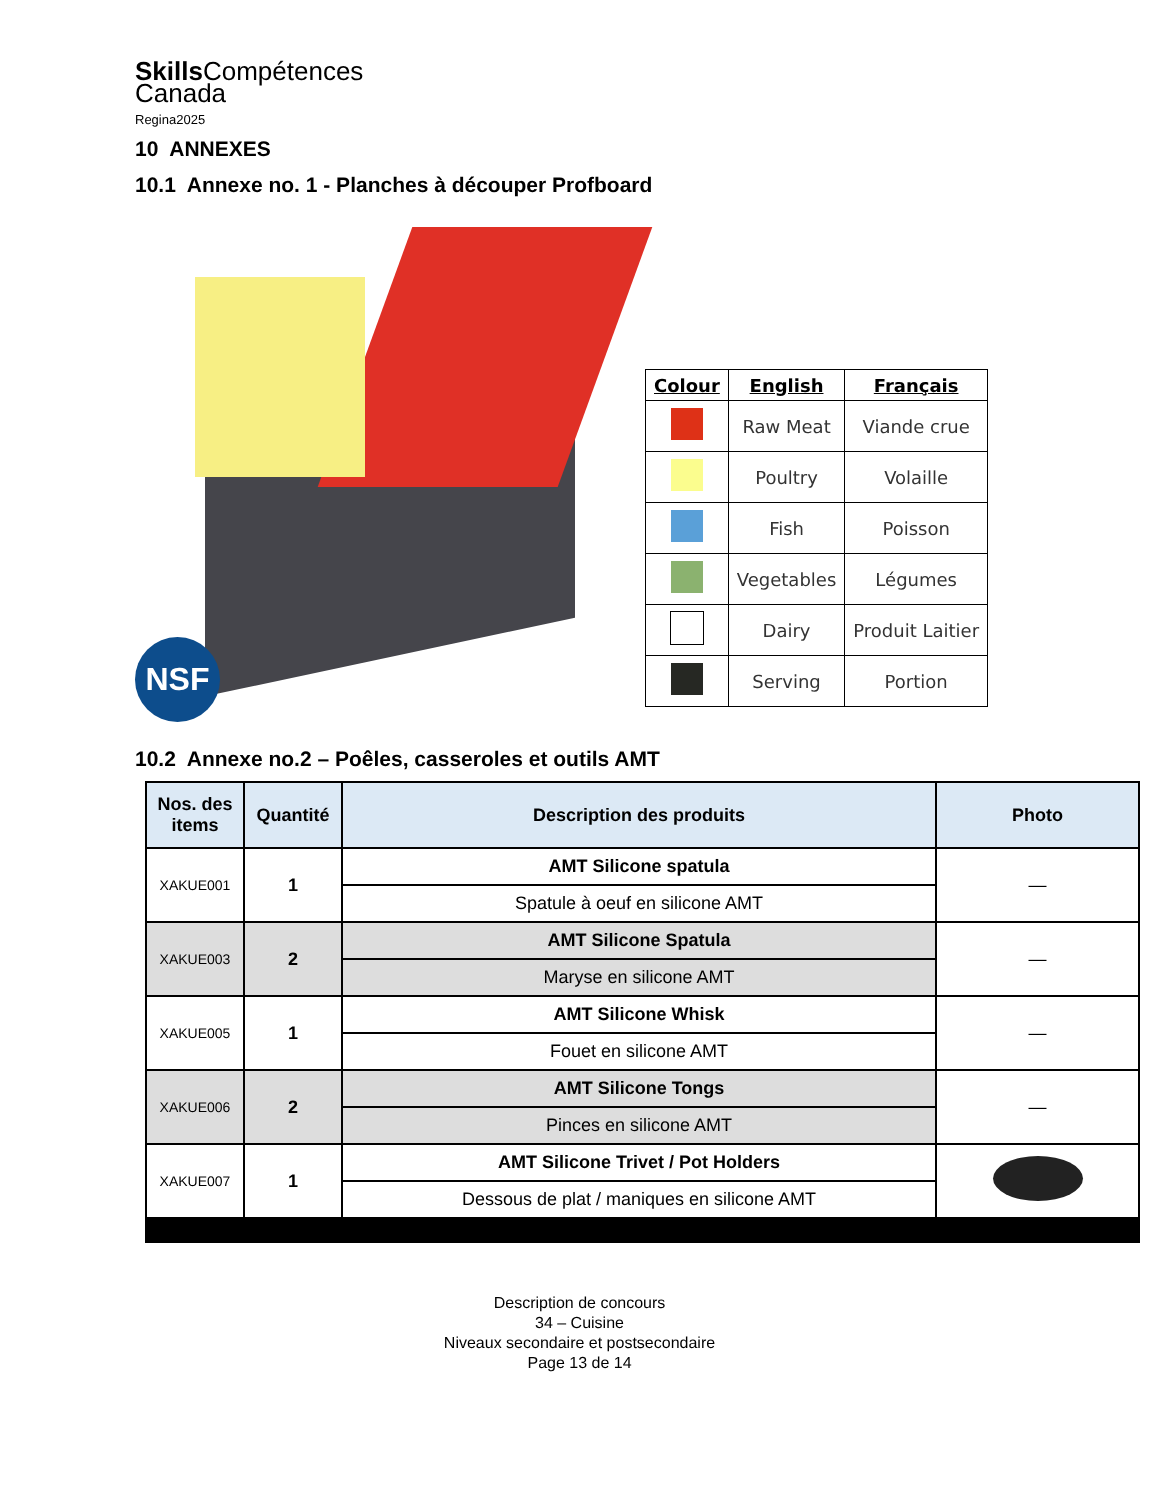Skills Compétences
Canada
Regina2025
10 ANNEXES
10.1 Annexe no. 1 - Planches à découper Profboard
NSF
| Colour | English | Français |
| --- | --- | --- |
| | Raw Meat | Viande crue |
| | Poultry | Volaille |
| | Fish | Poisson |
| | Vegetables | Légumes |
| | Dairy | Produit Laitier |
| | Serving | Portion |
10.2 Annexe no.2 – Poêles, casseroles et outils AMT
| Nos. des items | Quantité | Description des produits | Photo |
| --- | --- | --- | --- |
| XAKUE001 | 1 | AMT Silicone spatula | — |
| | | Spatule à oeuf en silicone AMT | |
| XAKUE003 | 2 | AMT Silicone Spatula | — |
| | | Maryse en silicone AMT | |
| XAKUE005 | 1 | AMT Silicone Whisk | — |
| | | Fouet en silicone AMT | |
| XAKUE006 | 2 | AMT Silicone Tongs | — |
| | | Pinces en silicone AMT | |
| XAKUE007 | 1 | AMT Silicone Trivet / Pot Holders | |
| | | Dessous de plat / maniques en silicone AMT | |
Description de concours
34 – Cuisine
Niveaux secondaire et postsecondaire
Page 13 de 14